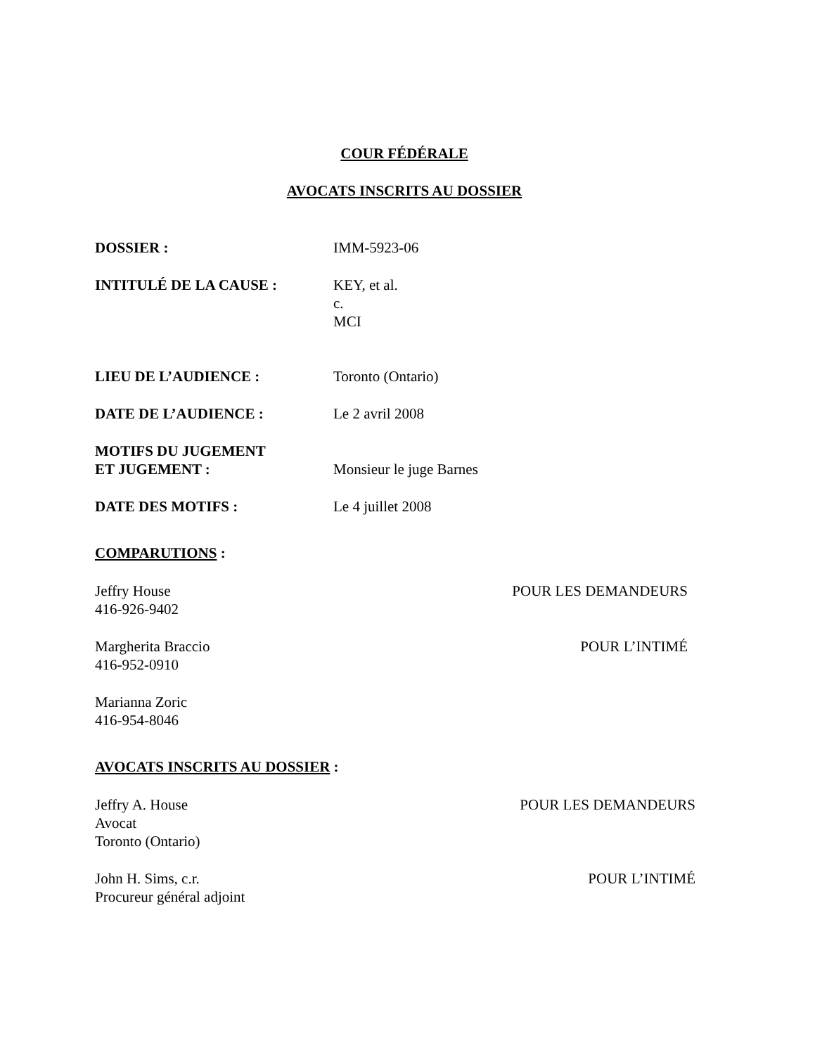COUR FÉDÉRALE
AVOCATS INSCRITS AU DOSSIER
DOSSIER : IMM-5923-06
INTITULÉ DE LA CAUSE : KEY, et al.
c.
MCI
LIEU DE L’AUDIENCE : Toronto (Ontario)
DATE DE L’AUDIENCE : Le 2 avril 2008
MOTIFS DU JUGEMENT
ET JUGEMENT :
Monsieur le juge Barnes
DATE DES MOTIFS : Le 4 juillet 2008
COMPARUTIONS :
Jeffry House
416-926-9402
POUR LES DEMANDEURS
Margherita Braccio
416-952-0910
POUR L’INTIMÉ
Marianna Zoric
416-954-8046
AVOCATS INSCRITS AU DOSSIER :
Jeffry A. House
Avocat
Toronto (Ontario)
POUR LES DEMANDEURS
John H. Sims, c.r.
Procureur général adjoint
POUR L’INTIMÉ